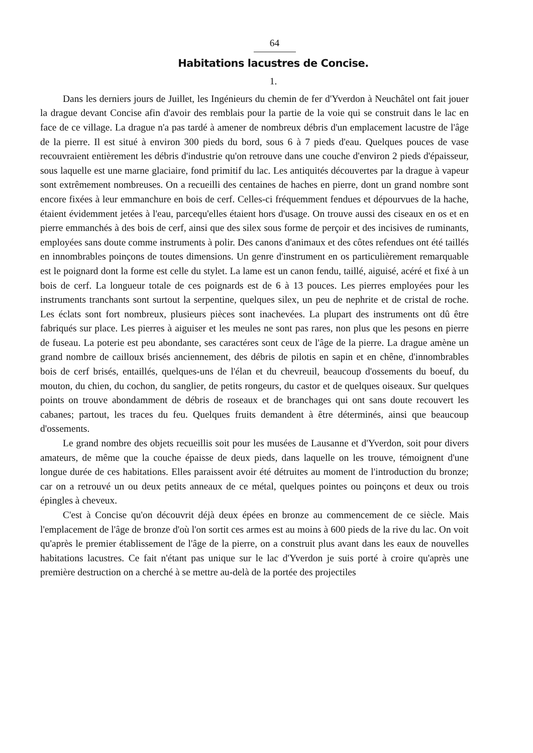64
Habitations lacustres de Concise.
1.
Dans les derniers jours de Juillet, les Ingénieurs du chemin de fer d'Yverdon à Neuchâtel ont fait jouer la drague devant Concise afin d'avoir des remblais pour la partie de la voie qui se construit dans le lac en face de ce village. La drague n'a pas tardé à amener de nombreux débris d'un emplacement lacustre de l'âge de la pierre. Il est situé à environ 300 pieds du bord, sous 6 à 7 pieds d'eau. Quelques pouces de vase recouvraient entièrement les débris d'industrie qu'on retrouve dans une couche d'environ 2 pieds d'épaisseur, sous laquelle est une marne glaciaire, fond primitif du lac. Les antiquités découvertes par la drague à vapeur sont extrêmement nombreuses. On a recueilli des centaines de haches en pierre, dont un grand nombre sont encore fixées à leur emmanchure en bois de cerf. Celles-ci fréquemment fendues et dépourvues de la hache, étaient évidemment jetées à l'eau, parcequ'elles étaient hors d'usage. On trouve aussi des ciseaux en os et en pierre emmanchés à des bois de cerf, ainsi que des silex sous forme de perçoir et des incisives de ruminants, employées sans doute comme instruments à polir. Des canons d'animaux et des côtes refendues ont été taillés en innombrables poinçons de toutes dimensions. Un genre d'instrument en os particulièrement remarquable est le poignard dont la forme est celle du stylet. La lame est un canon fendu, taillé, aiguisé, acéré et fixé à un bois de cerf. La longueur totale de ces poignards est de 6 à 13 pouces. Les pierres employées pour les instruments tranchants sont surtout la serpentine, quelques silex, un peu de nephrite et de cristal de roche. Les éclats sont fort nombreux, plusieurs pièces sont inachevées. La plupart des instruments ont dû être fabriqués sur place. Les pierres à aiguiser et les meules ne sont pas rares, non plus que les pesons en pierre de fuseau. La poterie est peu abondante, ses caractéres sont ceux de l'âge de la pierre. La drague amène un grand nombre de cailloux brisés anciennement, des débris de pilotis en sapin et en chêne, d'innombrables bois de cerf brisés, entaillés, quelques-uns de l'élan et du chevreuil, beaucoup d'ossements du boeuf, du mouton, du chien, du cochon, du sanglier, de petits rongeurs, du castor et de quelques oiseaux. Sur quelques points on trouve abondamment de débris de roseaux et de branchages qui ont sans doute recouvert les cabanes; partout, les traces du feu. Quelques fruits demandent à être déterminés, ainsi que beaucoup d'ossements.
Le grand nombre des objets recueillis soit pour les musées de Lausanne et d'Yverdon, soit pour divers amateurs, de même que la couche épaisse de deux pieds, dans laquelle on les trouve, témoignent d'une longue durée de ces habitations. Elles paraissent avoir été détruites au moment de l'introduction du bronze; car on a retrouvé un ou deux petits anneaux de ce métal, quelques pointes ou poinçons et deux ou trois épingles à cheveux.
C'est à Concise qu'on découvrit déjà deux épées en bronze au commencement de ce siècle. Mais l'emplacement de l'âge de bronze d'où l'on sortit ces armes est au moins à 600 pieds de la rive du lac. On voit qu'après le premier établissement de l'âge de la pierre, on a construit plus avant dans les eaux de nouvelles habitations lacustres. Ce fait n'étant pas unique sur le lac d'Yverdon je suis porté à croire qu'après une première destruction on a cherché à se mettre au-delà de la portée des projectiles